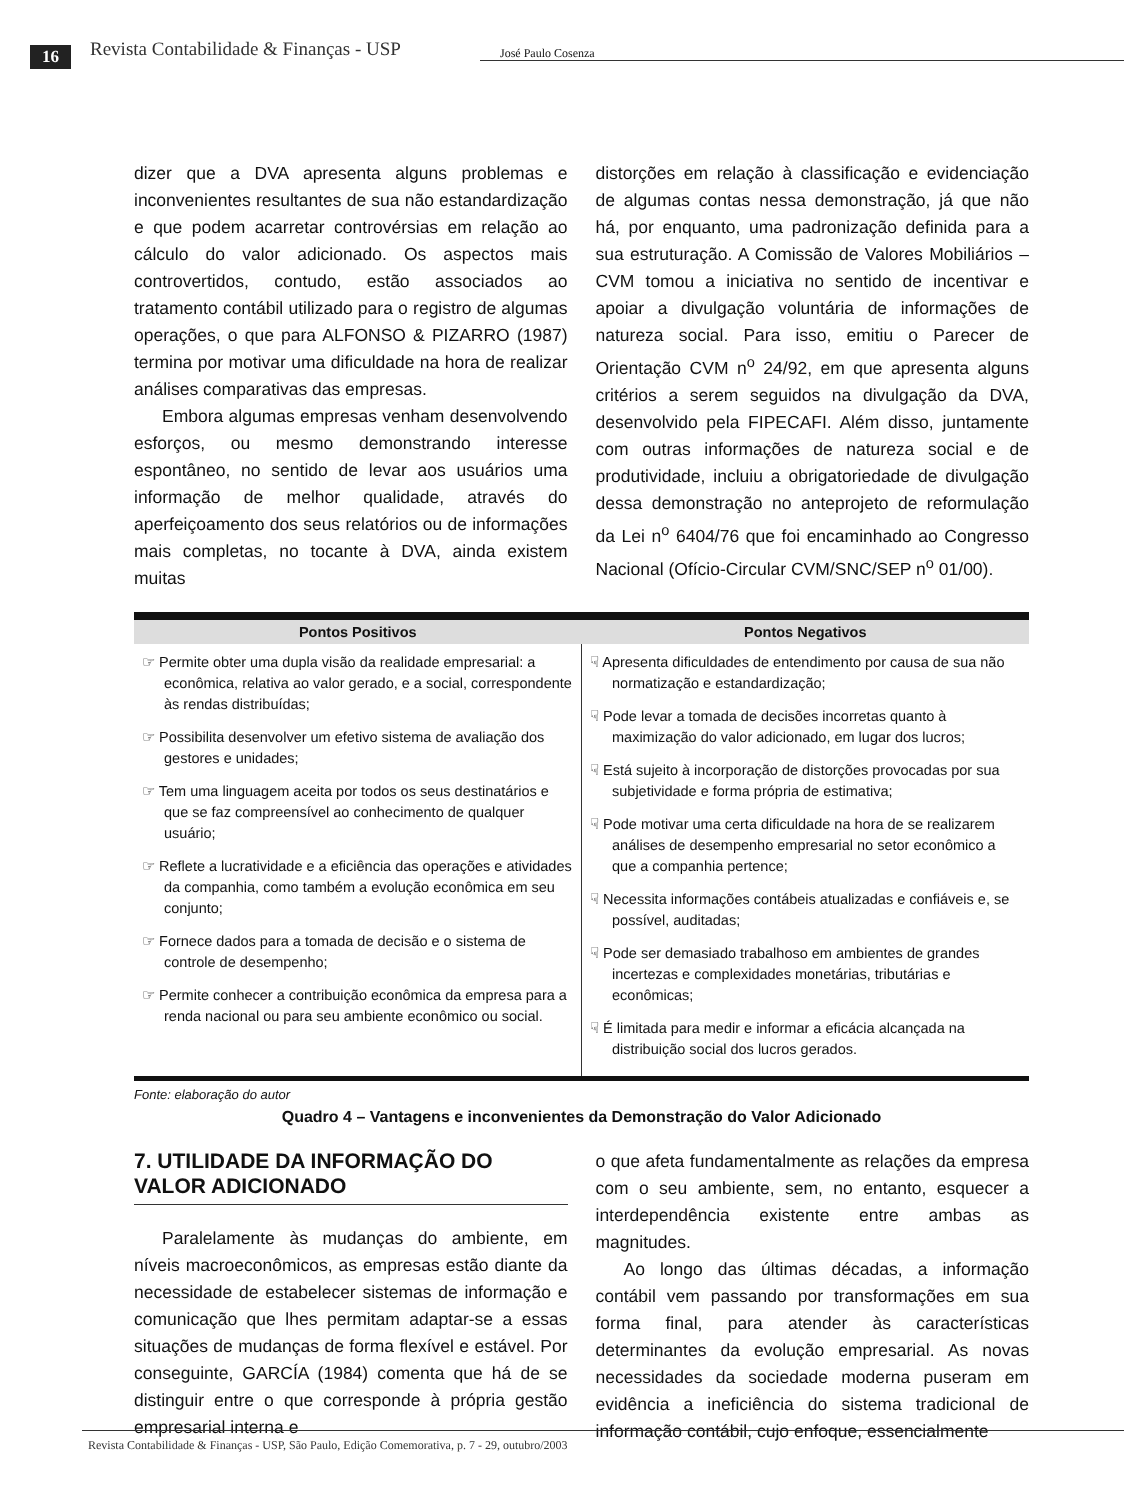16 Revista Contabilidade & Finanças - USP José Paulo Cosenza
dizer que a DVA apresenta alguns problemas e inconvenientes resultantes de sua não estandardização e que podem acarretar controvérsias em relação ao cálculo do valor adicionado. Os aspectos mais controvertidos, contudo, estão associados ao tratamento contábil utilizado para o registro de algumas operações, o que para ALFONSO & PIZARRO (1987) termina por motivar uma dificuldade na hora de realizar análises comparativas das empresas.
Embora algumas empresas venham desenvolvendo esforços, ou mesmo demonstrando interesse espontâneo, no sentido de levar aos usuários uma informação de melhor qualidade, através do aperfeiçoamento dos seus relatórios ou de informações mais completas, no tocante à DVA, ainda existem muitas
distorções em relação à classificação e evidenciação de algumas contas nessa demonstração, já que não há, por enquanto, uma padronização definida para a sua estruturação. A Comissão de Valores Mobiliários – CVM tomou a iniciativa no sentido de incentivar e apoiar a divulgação voluntária de informações de natureza social. Para isso, emitiu o Parecer de Orientação CVM n<sup>o</sup> 24/92, em que apresenta alguns critérios a serem seguidos na divulgação da DVA, desenvolvido pela FIPECAFI. Além disso, juntamente com outras informações de natureza social e de produtividade, incluiu a obrigatoriedade de divulgação dessa demonstração no anteprojeto de reformulação da Lei n<sup>o</sup> 6404/76 que foi encaminhado ao Congresso Nacional (Ofício-Circular CVM/SNC/SEP n<sup>o</sup> 01/00).
| Pontos Positivos | Pontos Negativos |
| --- | --- |
| ☞ Permite obter uma dupla visão da realidade empresarial: a econômica, relativa ao valor gerado, e a social, correspondente às rendas distribuídas; ☞ Possibilita desenvolver um efetivo sistema de avaliação dos gestores e unidades; ☞ Tem uma linguagem aceita por todos os seus destinatários e que se faz compreensível ao conhecimento de qualquer usuário; ☞ Reflete a lucratividade e a eficiência das operações e atividades da companhia, como também a evolução econômica em seu conjunto; ☞ Fornece dados para a tomada de decisão e o sistema de controle de desempenho; ☞ Permite conhecer a contribuição econômica da empresa para a renda nacional ou para seu ambiente econômico ou social. | ☟ Apresenta dificuldades de entendimento por causa de sua não normatização e estandardização; ☟ Pode levar a tomada de decisões incorretas quanto à maximização do valor adicionado, em lugar dos lucros; ☟ Está sujeito à incorporação de distorções provocadas por sua subjetividade e forma própria de estimativa; ☟ Pode motivar uma certa dificuldade na hora de se realizarem análises de desempenho empresarial no setor econômico a que a companhia pertence; ☟ Necessita informações contábeis atualizadas e confiáveis e, se possível, auditadas; ☟ Pode ser demasiado trabalhoso em ambientes de grandes incertezas e complexidades monetárias, tributárias e econômicas; ☟ É limitada para medir e informar a eficácia alcançada na distribuição social dos lucros gerados. |
Fonte: elaboração do autor
Quadro 4 – Vantagens e inconvenientes da Demonstração do Valor Adicionado
7. UTILIDADE DA INFORMAÇÃO DO VALOR ADICIONADO
Paralelamente às mudanças do ambiente, em níveis macroeconômicos, as empresas estão diante da necessidade de estabelecer sistemas de informação e comunicação que lhes permitam adaptar-se a essas situações de mudanças de forma flexível e estável. Por conseguinte, GARCÍA (1984) comenta que há de se distinguir entre o que corresponde à própria gestão empresarial interna e
o que afeta fundamentalmente as relações da empresa com o seu ambiente, sem, no entanto, esquecer a interdependência existente entre ambas as magnitudes.
Ao longo das últimas décadas, a informação contábil vem passando por transformações em sua forma final, para atender às características determinantes da evolução empresarial. As novas necessidades da sociedade moderna puseram em evidência a ineficiência do sistema tradicional de informação contábil, cujo enfoque, essencialmente
Revista Contabilidade & Finanças - USP, São Paulo, Edição Comemorativa, p. 7 - 29, outubro/2003